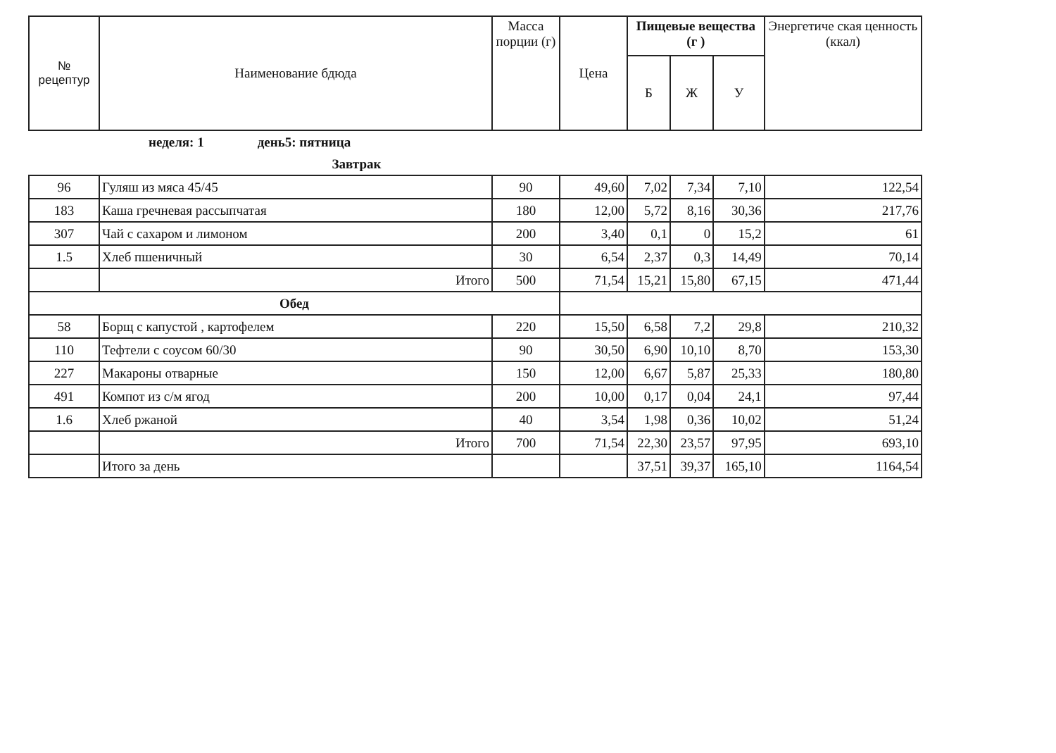| № рецептур | Наименование бдюда | Масса порции (г) | Цена | Пищевые вещества (г ) | | | Энергетиче ская ценность (ккал) |
| --- | --- | --- | --- | --- | --- | --- | --- |
| | | | | Б | Ж | У | |
| | неделя: 1 день5: пятница | | | | | | |
| Завтрак | | | | | | | |
| 96 | Гуляш из мяса 45/45 | 90 | 49,60 | 7,02 | 7,34 | 7,10 | 122,54 |
| 183 | Каша гречневая рассыпчатая | 180 | 12,00 | 5,72 | 8,16 | 30,36 | 217,76 |
| 307 | Чай с сахаром и лимоном | 200 | 3,40 | 0,1 | 0 | 15,2 | 61 |
| 1.5 | Хлеб пшеничный | 30 | 6,54 | 2,37 | 0,3 | 14,49 | 70,14 |
| | Итого | 500 | 71,54 | 15,21 | 15,80 | 67,15 | 471,44 |
| Обед | | | | | | | |
| 58 | Борщ с капустой , картофелем | 220 | 15,50 | 6,58 | 7,2 | 29,8 | 210,32 |
| 110 | Тефтели с соусом 60/30 | 90 | 30,50 | 6,90 | 10,10 | 8,70 | 153,30 |
| 227 | Макароны отварные | 150 | 12,00 | 6,67 | 5,87 | 25,33 | 180,80 |
| 491 | Компот из с/м ягод | 200 | 10,00 | 0,17 | 0,04 | 24,1 | 97,44 |
| 1.6 | Хлеб ржаной | 40 | 3,54 | 1,98 | 0,36 | 10,02 | 51,24 |
| | Итого | 700 | 71,54 | 22,30 | 23,57 | 97,95 | 693,10 |
| | Итого за день | | | 37,51 | 39,37 | 165,10 | 1164,54 |